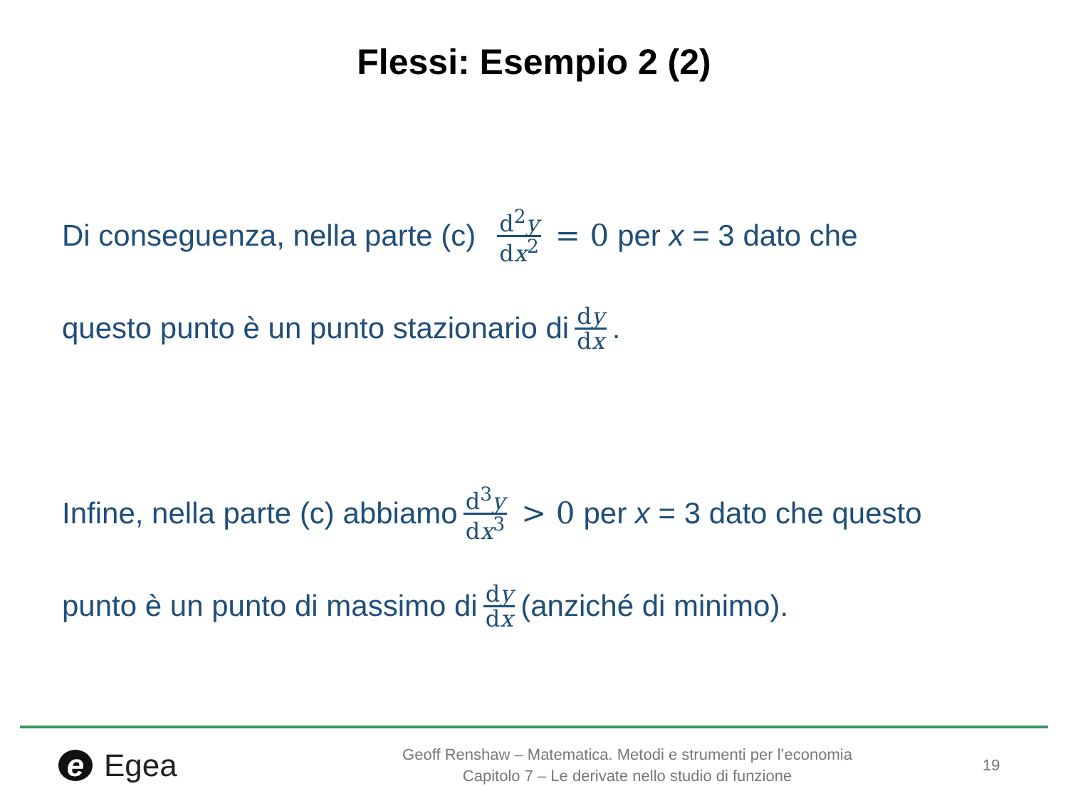Flessi: Esempio 2 (2)
Di conseguenza, nella parte (c) d<sup>2</sup>y dx<sup>2</sup> = 0 per x = 3 dato che
questo punto è un punto stazionario di dy dx .
Infine, nella parte (c) abbiamo d<sup>3</sup>y dx<sup>3</sup> > 0 per x = 3 dato che questo
punto è un punto di massimo di dy dx (anziché di minimo).
e Egea
Geoff Renshaw – Matematica. Metodi e strumenti per l’economia
Capitolo 7 – Le derivate nello studio di funzione
19